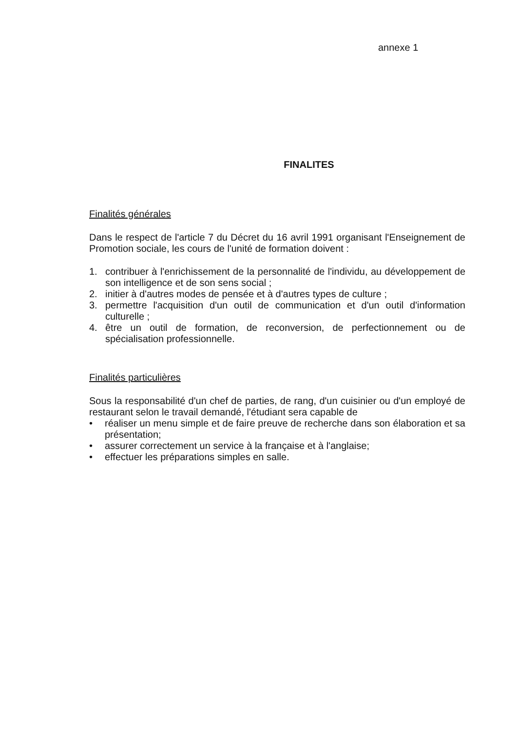annexe 1
FINALITES
Finalités générales
Dans le respect de l'article 7 du Décret du 16 avril 1991 organisant l'Enseignement de Promotion sociale, les cours de l'unité de formation doivent :
1. contribuer à l'enrichissement de la personnalité de l'individu, au développement de son intelligence et de son sens social ;
2. initier à d'autres modes de pensée et à d'autres types de culture ;
3. permettre l'acquisition d'un outil de communication et d'un outil d'information culturelle ;
4. être un outil de formation, de reconversion, de perfectionnement ou de spécialisation professionnelle.
Finalités particulières
Sous la responsabilité d'un chef de parties, de rang, d'un cuisinier ou d'un employé de restaurant selon le travail demandé, l'étudiant sera capable de
• réaliser un menu simple et de faire preuve de recherche dans son élaboration et sa présentation;
• assurer correctement un service à la française et à l'anglaise;
• effectuer les préparations simples en salle.